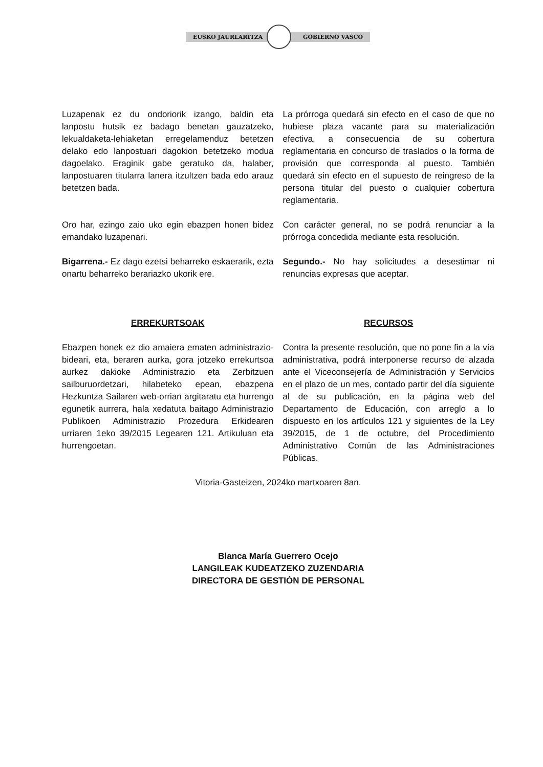EUSKO JAURLARITZA GOBIERNO VASCO
Luzapenak ez du ondoriorik izango, baldin eta lanpostu hutsik ez badago benetan gauzatzeko, lekualdaketa-lehiaketan erregelamenduz betetzen delako edo lanpostuari dagokion betetzeko modua dagoelako. Eraginik gabe geratuko da, halaber, lanpostuaren titularra lanera itzultzen bada edo arauz betetzen bada.
La prórroga quedará sin efecto en el caso de que no hubiese plaza vacante para su materialización efectiva, a consecuencia de su cobertura reglamentaria en concurso de traslados o la forma de provisión que corresponda al puesto. También quedará sin efecto en el supuesto de reingreso de la persona titular del puesto o cualquier cobertura reglamentaria.
Oro har, ezingo zaio uko egin ebazpen honen bidez emandako luzapenari.
Con carácter general, no se podrá renunciar a la prórroga concedida mediante esta resolución.
Bigarrena.- Ez dago ezetsi beharreko eskaerarik, ezta onartu beharreko berariazko ukorik ere.
Segundo.- No hay solicitudes a desestimar ni renuncias expresas que aceptar.
ERREKURTSOAK RECURSOS
Ebazpen honek ez dio amaiera ematen administrazio-bideari, eta, beraren aurka, gora jotzeko errekurtsoa aurkez dakioke Administrazio eta Zerbitzuen sailburuordetzari, hilabeteko epean, ebazpena Hezkuntza Sailaren web-orrian argitaratu eta hurrengo egunetik aurrera, hala xedatuta baitago Administrazio Publikoen Administrazio Prozedura Erkidearen urriaren 1eko 39/2015 Legearen 121. Artikuluan eta hurrengoetan.
Contra la presente resolución, que no pone fin a la vía administrativa, podrá interponerse recurso de alzada ante el Viceconsejería de Administración y Servicios en el plazo de un mes, contado partir del día siguiente al de su publicación, en la página web del Departamento de Educación, con arreglo a lo dispuesto en los artículos 121 y siguientes de la Ley 39/2015, de 1 de octubre, del Procedimiento Administrativo Común de las Administraciones Públicas.
Vitoria-Gasteizen, 2024ko martxoaren 8an.
Blanca María Guerrero Ocejo
LANGILEAK KUDEATZEKO ZUZENDARIA
DIRECTORA DE GESTIÓN DE PERSONAL